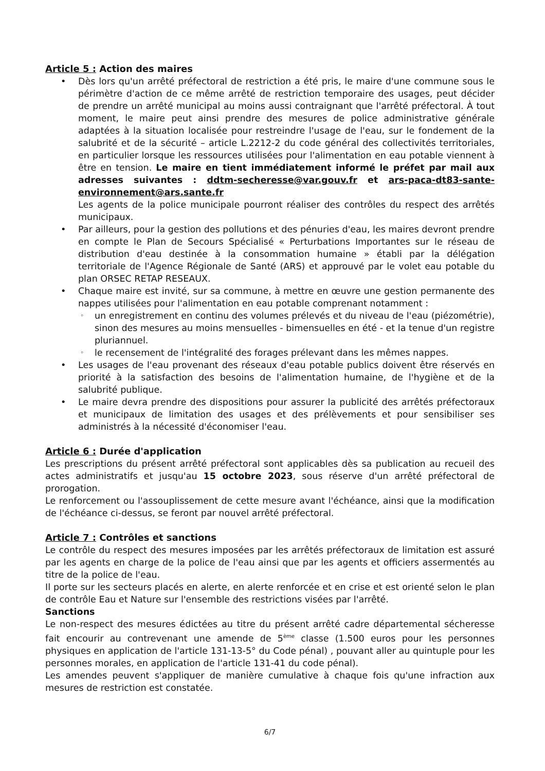Article 5 : Action des maires
Dès lors qu'un arrêté préfectoral de restriction a été pris, le maire d'une commune sous le périmètre d'action de ce même arrêté de restriction temporaire des usages, peut décider de prendre un arrêté municipal au moins aussi contraignant que l'arrêté préfectoral. À tout moment, le maire peut ainsi prendre des mesures de police administrative générale adaptées à la situation localisée pour restreindre l'usage de l'eau, sur le fondement de la salubrité et de la sécurité – article L.2212-2 du code général des collectivités territoriales, en particulier lorsque les ressources utilisées pour l'alimentation en eau potable viennent à être en tension. Le maire en tient immédiatement informé le préfet par mail aux adresses suivantes : ddtm-secheresse@var.gouv.fr et ars-paca-dt83-sante-environnement@ars.sante.fr
Les agents de la police municipale pourront réaliser des contrôles du respect des arrêtés municipaux.
Par ailleurs, pour la gestion des pollutions et des pénuries d'eau, les maires devront prendre en compte le Plan de Secours Spécialisé « Perturbations Importantes sur le réseau de distribution d'eau destinée à la consommation humaine » établi par la délégation territoriale de l'Agence Régionale de Santé (ARS) et approuvé par le volet eau potable du plan ORSEC RETAP RESEAUX.
Chaque maire est invité, sur sa commune, à mettre en œuvre une gestion permanente des nappes utilisées pour l'alimentation en eau potable comprenant notamment :
un enregistrement en continu des volumes prélevés et du niveau de l'eau (piézométrie), sinon des mesures au moins mensuelles - bimensuelles en été - et la tenue d'un registre pluriannuel.
le recensement de l'intégralité des forages prélevant dans les mêmes nappes.
Les usages de l'eau provenant des réseaux d'eau potable publics doivent être réservés en priorité à la satisfaction des besoins de l'alimentation humaine, de l'hygiène et de la salubrité publique.
Le maire devra prendre des dispositions pour assurer la publicité des arrêtés préfectoraux et municipaux de limitation des usages et des prélèvements et pour sensibiliser ses administrés à la nécessité d'économiser l'eau.
Article 6 : Durée d'application
Les prescriptions du présent arrêté préfectoral sont applicables dès sa publication au recueil des actes administratifs et jusqu'au 15 octobre 2023, sous réserve d'un arrêté préfectoral de prorogation.
Le renforcement ou l'assouplissement de cette mesure avant l'échéance, ainsi que la modification de l'échéance ci-dessus, se feront par nouvel arrêté préfectoral.
Article 7 : Contrôles et sanctions
Le contrôle du respect des mesures imposées par les arrêtés préfectoraux de limitation est assuré par les agents en charge de la police de l'eau ainsi que par les agents et officiers assermentés au titre de la police de l'eau.
Il porte sur les secteurs placés en alerte, en alerte renforcée et en crise et est orienté selon le plan de contrôle Eau et Nature sur l'ensemble des restrictions visées par l'arrêté.
Sanctions
Le non-respect des mesures édictées au titre du présent arrêté cadre départemental sécheresse fait encourir au contrevenant une amende de 5<sup>ème</sup> classe (1.500 euros pour les personnes physiques en application de l'article 131-13-5° du Code pénal) , pouvant aller au quintuple pour les personnes morales, en application de l'article 131-41 du code pénal).
Les amendes peuvent s'appliquer de manière cumulative à chaque fois qu'une infraction aux mesures de restriction est constatée.
6/7